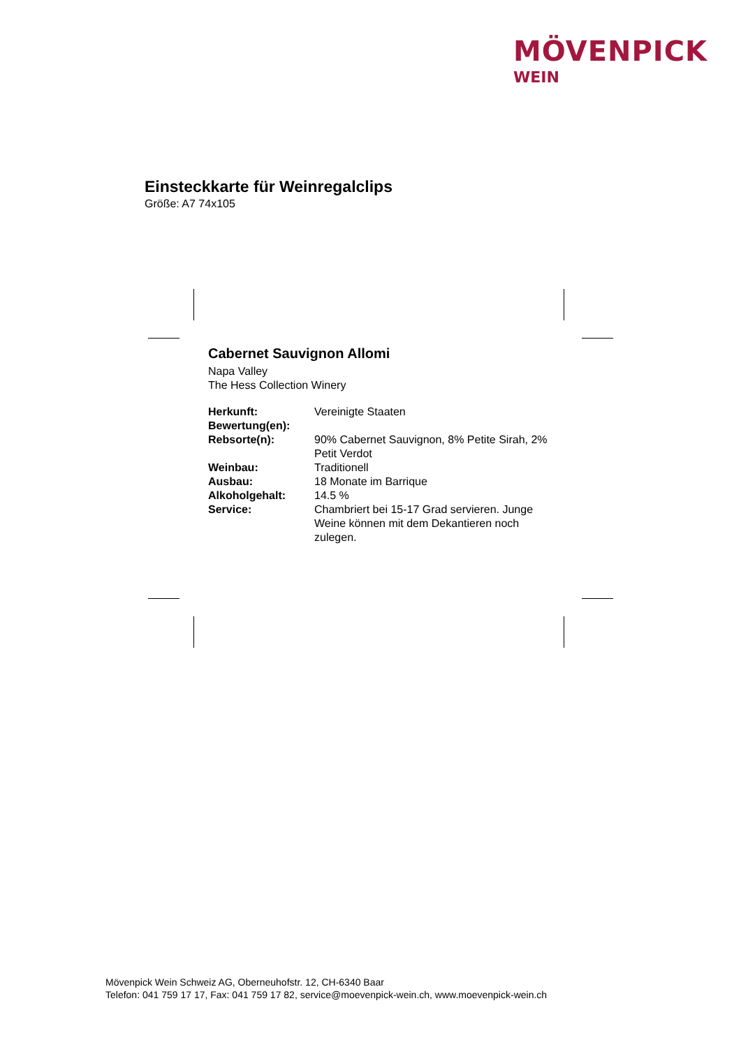MÖVENPICK
WEIN
Einsteckkarte für Weinregalclips
Größe: A7 74x105
Cabernet Sauvignon Allomi
Napa Valley
The Hess Collection Winery
| Herkunft: | Vereinigte Staaten |
| Bewertung(en): | |
| Rebsorte(n): | 90% Cabernet Sauvignon, 8% Petite Sirah, 2% Petit Verdot |
| Weinbau: | Traditionell |
| Ausbau: | 18 Monate im Barrique |
| Alkoholgehalt: | 14.5 % |
| Service: | Chambriert bei 15-17 Grad servieren. Junge Weine können mit dem Dekantieren noch zulegen. |
Mövenpick Wein Schweiz AG, Oberneuhofstr. 12, CH-6340 Baar
Telefon: 041 759 17 17, Fax: 041 759 17 82, service@moevenpick-wein.ch, www.moevenpick-wein.ch